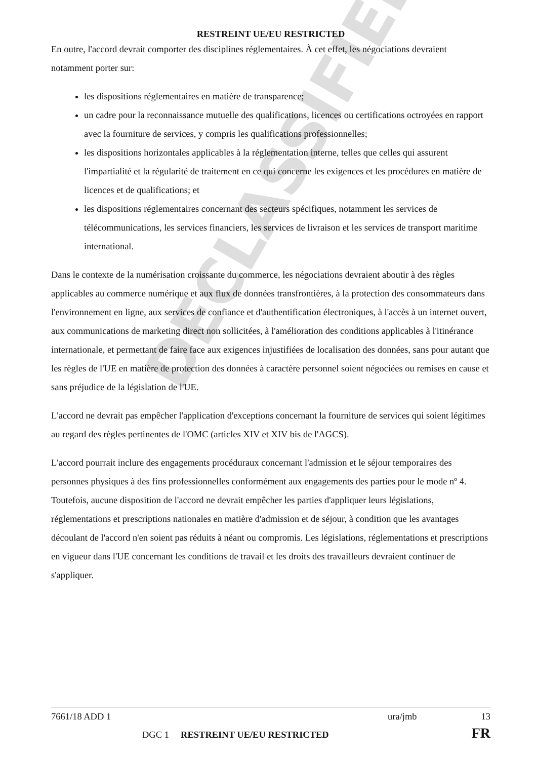DECLASSIFIED
RESTREINT UE/EU RESTRICTED
En outre, l'accord devrait comporter des disciplines réglementaires. À cet effet, les négociations devraient notamment porter sur:
les dispositions réglementaires en matière de transparence;
un cadre pour la reconnaissance mutuelle des qualifications, licences ou certifications octroyées en rapport avec la fourniture de services, y compris les qualifications professionnelles;
les dispositions horizontales applicables à la réglementation interne, telles que celles qui assurent l'impartialité et la régularité de traitement en ce qui concerne les exigences et les procédures en matière de licences et de qualifications; et
les dispositions réglementaires concernant des secteurs spécifiques, notamment les services de télécommunications, les services financiers, les services de livraison et les services de transport maritime international.
Dans le contexte de la numérisation croissante du commerce, les négociations devraient aboutir à des règles applicables au commerce numérique et aux flux de données transfrontières, à la protection des consommateurs dans l'environnement en ligne, aux services de confiance et d'authentification électroniques, à l'accès à un internet ouvert, aux communications de marketing direct non sollicitées, à l'amélioration des conditions applicables à l'itinérance internationale, et permettant de faire face aux exigences injustifiées de localisation des données, sans pour autant que les règles de l'UE en matière de protection des données à caractère personnel soient négociées ou remises en cause et sans préjudice de la législation de l'UE.
L'accord ne devrait pas empêcher l'application d'exceptions concernant la fourniture de services qui soient légitimes au regard des règles pertinentes de l'OMC (articles XIV et XIV bis de l'AGCS).
L'accord pourrait inclure des engagements procéduraux concernant l'admission et le séjour temporaires des personnes physiques à des fins professionnelles conformément aux engagements des parties pour le mode nº 4. Toutefois, aucune disposition de l'accord ne devrait empêcher les parties d'appliquer leurs législations, réglementations et prescriptions nationales en matière d'admission et de séjour, à condition que les avantages découlant de l'accord n'en soient pas réduits à néant ou compromis. Les législations, réglementations et prescriptions en vigueur dans l'UE concernant les conditions de travail et les droits des travailleurs devraient continuer de s'appliquer.
7661/18 ADD 1 ura/jmb 13
DGC 1 RESTREINT UE/EU RESTRICTED FR